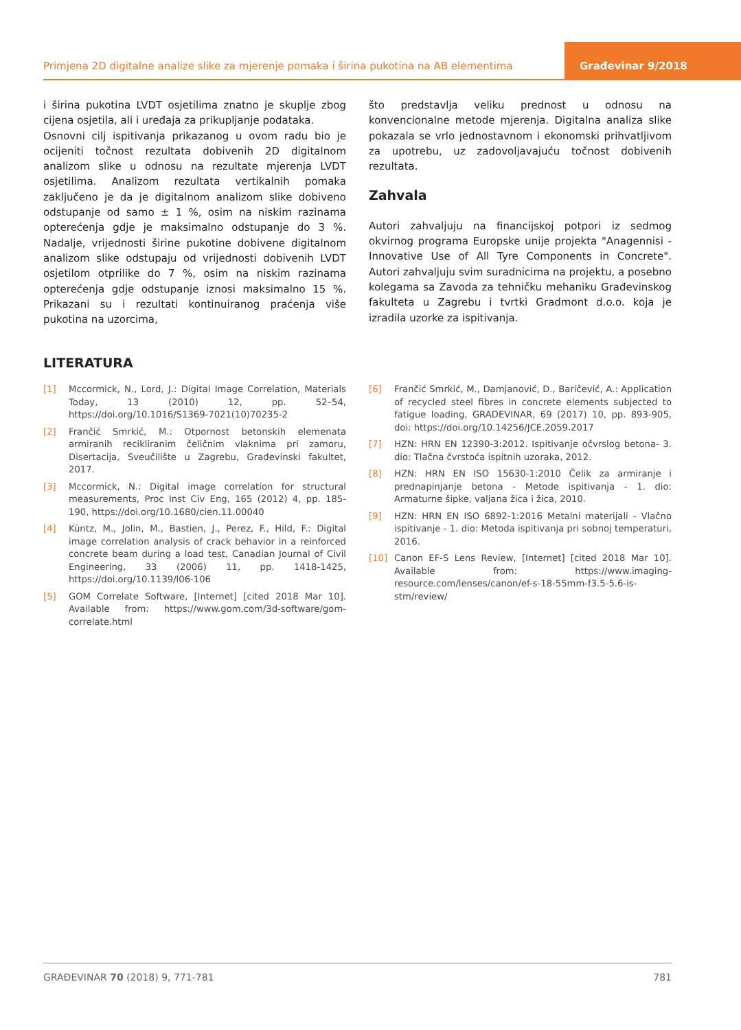Primjena 2D digitalne analize slike za mjerenje pomaka i širina pukotina na AB elementima
Građevinar 9/2018
i širina pukotina LVDT osjetilima znatno je skuplje zbog cijena osjetila, ali i uređaja za prikupljanje podataka.
Osnovni cilj ispitivanja prikazanog u ovom radu bio je ocijeniti točnost rezultata dobivenih 2D digitalnom analizom slike u odnosu na rezultate mjerenja LVDT osjetilima. Analizom rezultata vertikalnih pomaka zaključeno je da je digitalnom analizom slike dobiveno odstupanje od samo ± 1 %, osim na niskim razinama opterećenja gdje je maksimalno odstupanje do 3 %. Nadalje, vrijednosti širine pukotine dobivene digitalnom analizom slike odstupaju od vrijednosti dobivenih LVDT osjetilom otprilike do 7 %, osim na niskim razinama opterećenja gdje odstupanje iznosi maksimalno 15 %. Prikazani su i rezultati kontinuiranog praćenja više pukotina na uzorcima,
što predstavlja veliku prednost u odnosu na konvencionalne metode mjerenja. Digitalna analiza slike pokazala se vrlo jednostavnom i ekonomski prihvatljivom za upotrebu, uz zadovoljavajuću točnost dobivenih rezultata.
Zahvala
Autori zahvaljuju na financijskoj potpori iz sedmog okvirnog programa Europske unije projekta "Anagennisi - Innovative Use of All Tyre Components in Concrete". Autori zahvaljuju svim suradnicima na projektu, a posebno kolegama sa Zavoda za tehničku mehaniku Građevinskog fakulteta u Zagrebu i tvrtki Gradmont d.o.o. koja je izradila uzorke za ispitivanja.
LITERATURA
[1] Mccormick, N., Lord, J.: Digital Image Correlation, Materials Today, 13 (2010) 12, pp. 52–54, https://doi.org/10.1016/S1369-7021(10)70235-2
[2] Frančić Smrkić, M.: Otpornost betonskih elemenata armiranih recikliranim čeličnim vlaknima pri zamoru, Disertacija, Sveučilište u Zagrebu, Građevinski fakultet, 2017.
[3] Mccormick, N.: Digital image correlation for structural measurements, Proc Inst Civ Eng, 165 (2012) 4, pp. 185-190, https://doi.org/10.1680/cien.11.00040
[4] Küntz, M., Jolin, M., Bastien, J., Perez, F., Hild, F.: Digital image correlation analysis of crack behavior in a reinforced concrete beam during a load test, Canadian Journal of Civil Engineering, 33 (2006) 11, pp. 1418-1425, https://doi.org/10.1139/l06-106
[5] GOM Correlate Software, [Internet] [cited 2018 Mar 10]. Available from: https://www.gom.com/3d-software/gom-correlate.html
[6] Frančić Smrkić, M., Damjanović, D., Baričević, A.: Application of recycled steel fibres in concrete elements subjected to fatigue loading, GRADEVINAR, 69 (2017) 10, pp. 893-905, doi: https://doi.org/10.14256/JCE.2059.2017
[7] HZN: HRN EN 12390-3:2012. Ispitivanje očvrslog betona- 3. dio: Tlačna čvrstoća ispitnih uzoraka, 2012.
[8] HZN: HRN EN ISO 15630-1:2010 Čelik za armiranje i prednapinjanje betona - Metode ispitivanja - 1. dio: Armaturne šipke, valjana žica i žica, 2010.
[9] HZN: HRN EN ISO 6892-1:2016 Metalni materijali - Vlačno ispitivanje - 1. dio: Metoda ispitivanja pri sobnoj temperaturi, 2016.
[10] Canon EF-S Lens Review, [Internet] [cited 2018 Mar 10]. Available from: https://www.imaging-resource.com/lenses/canon/ef-s-18-55mm-f3.5-5.6-is-stm/review/
GRAĐEVINAR 70 (2018) 9, 771-781
781